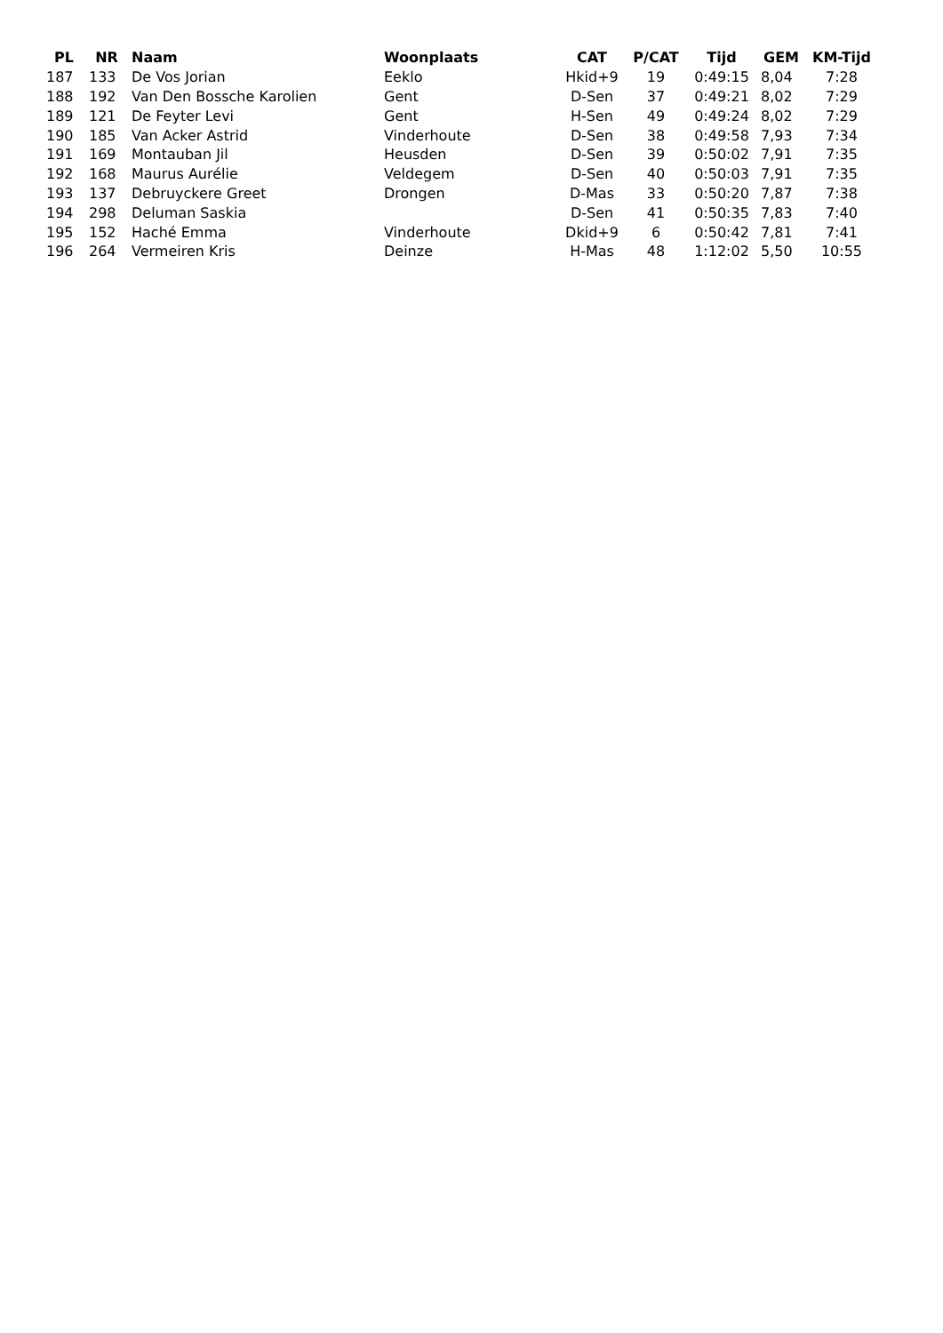| PL | NR | Naam | Woonplaats | CAT | P/CAT | Tijd | GEM | KM-Tijd |
| --- | --- | --- | --- | --- | --- | --- | --- | --- |
| 187 | 133 | De Vos Jorian | Eeklo | Hkid+9 | 19 | 0:49:15 | 8,04 | 7:28 |
| 188 | 192 | Van Den Bossche Karolien | Gent | D-Sen | 37 | 0:49:21 | 8,02 | 7:29 |
| 189 | 121 | De Feyter Levi | Gent | H-Sen | 49 | 0:49:24 | 8,02 | 7:29 |
| 190 | 185 | Van Acker Astrid | Vinderhoute | D-Sen | 38 | 0:49:58 | 7,93 | 7:34 |
| 191 | 169 | Montauban Jil | Heusden | D-Sen | 39 | 0:50:02 | 7,91 | 7:35 |
| 192 | 168 | Maurus Aurélie | Veldegem | D-Sen | 40 | 0:50:03 | 7,91 | 7:35 |
| 193 | 137 | Debruyckere Greet | Drongen | D-Mas | 33 | 0:50:20 | 7,87 | 7:38 |
| 194 | 298 | Deluman Saskia | | D-Sen | 41 | 0:50:35 | 7,83 | 7:40 |
| 195 | 152 | Haché Emma | Vinderhoute | Dkid+9 | 6 | 0:50:42 | 7,81 | 7:41 |
| 196 | 264 | Vermeiren Kris | Deinze | H-Mas | 48 | 1:12:02 | 5,50 | 10:55 |